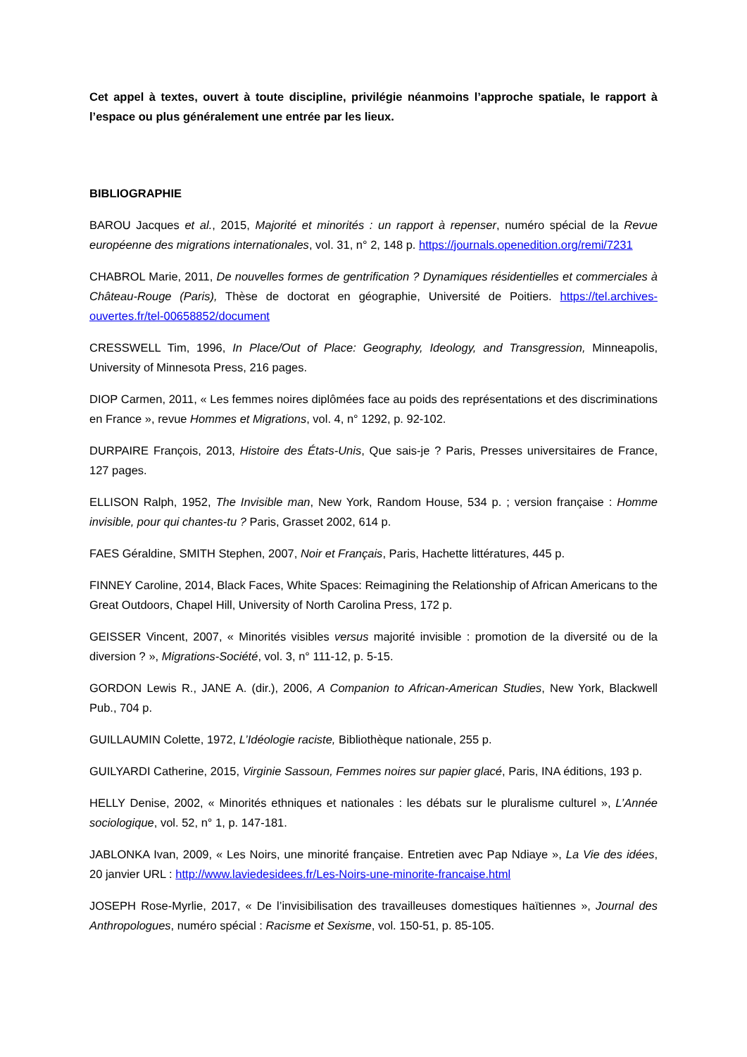Cet appel à textes, ouvert à toute discipline, privilégie néanmoins l’approche spatiale, le rapport à l’espace ou plus généralement une entrée par les lieux.
BIBLIOGRAPHIE
BAROU Jacques et al., 2015, Majorité et minorités : un rapport à repenser, numéro spécial de la Revue européenne des migrations internationales, vol. 31, n° 2, 148 p. https://journals.openedition.org/remi/7231
CHABROL Marie, 2011, De nouvelles formes de gentrification ? Dynamiques résidentielles et commerciales à Château-Rouge (Paris), Thèse de doctorat en géographie, Université de Poitiers. https://tel.archives-ouvertes.fr/tel-00658852/document
CRESSWELL Tim, 1996, In Place/Out of Place: Geography, Ideology, and Transgression, Minneapolis, University of Minnesota Press, 216 pages.
DIOP Carmen, 2011, « Les femmes noires diplômées face au poids des représentations et des discriminations en France », revue Hommes et Migrations, vol. 4, n° 1292, p. 92-102.
DURPAIRE François, 2013, Histoire des États-Unis, Que sais-je ? Paris, Presses universitaires de France, 127 pages.
ELLISON Ralph, 1952, The Invisible man, New York, Random House, 534 p. ; version française : Homme invisible, pour qui chantes-tu ? Paris, Grasset 2002, 614 p.
FAES Géraldine, SMITH Stephen, 2007, Noir et Français, Paris, Hachette littératures, 445 p.
FINNEY Caroline, 2014, Black Faces, White Spaces: Reimagining the Relationship of African Americans to the Great Outdoors, Chapel Hill, University of North Carolina Press, 172 p.
GEISSER Vincent, 2007, « Minorités visibles versus majorité invisible : promotion de la diversité ou de la diversion ? », Migrations-Société, vol. 3, n° 111-12, p. 5-15.
GORDON Lewis R., JANE A. (dir.), 2006, A Companion to African-American Studies, New York, Blackwell Pub., 704 p.
GUILLAUMIN Colette, 1972, L’Idéologie raciste, Bibliothèque nationale, 255 p.
GUILYARDI Catherine, 2015, Virginie Sassoun, Femmes noires sur papier glacé, Paris, INA éditions, 193 p.
HELLY Denise, 2002, « Minorités ethniques et nationales : les débats sur le pluralisme culturel », L’Année sociologique, vol. 52, n° 1, p. 147-181.
JABLONKA Ivan, 2009, « Les Noirs, une minorité française. Entretien avec Pap Ndiaye », La Vie des idées, 20 janvier URL : http://www.laviedesidees.fr/Les-Noirs-une-minorite-francaise.html
JOSEPH Rose-Myrlie, 2017, « De l’invisibilisation des travailleuses domestiques haïtiennes », Journal des Anthropologues, numéro spécial : Racisme et Sexisme, vol. 150-51, p. 85-105.